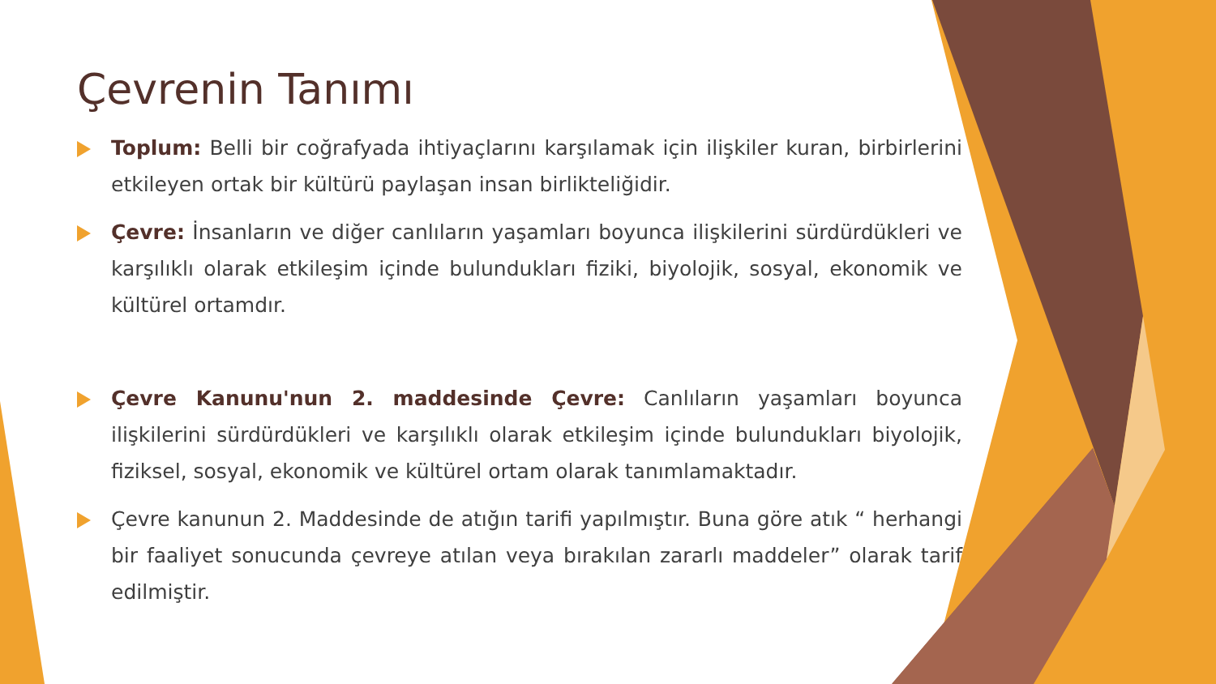Çevrenin Tanımı
Toplum: Belli bir coğrafyada ihtiyaçlarını karşılamak için ilişkiler kuran, birbirlerini etkileyen ortak bir kültürü paylaşan insan birlikteliğidir.
Çevre: İnsanların ve diğer canlıların yaşamları boyunca ilişkilerini sürdürdükleri ve karşılıklı olarak etkileşim içinde bulundukları fiziki, biyolojik, sosyal, ekonomik ve kültürel ortamdır.
Çevre Kanunu'nun 2. maddesinde Çevre: Canlıların yaşamları boyunca ilişkilerini sürdürdükleri ve karşılıklı olarak etkileşim içinde bulundukları biyolojik, fiziksel, sosyal, ekonomik ve kültürel ortam olarak tanımlamaktadır.
Çevre kanunun 2. Maddesinde de atığın tarifi yapılmıştır. Buna göre atık “ herhangi bir faaliyet sonucunda çevreye atılan veya bırakılan zararlı maddeler” olarak tarif edilmiştir.